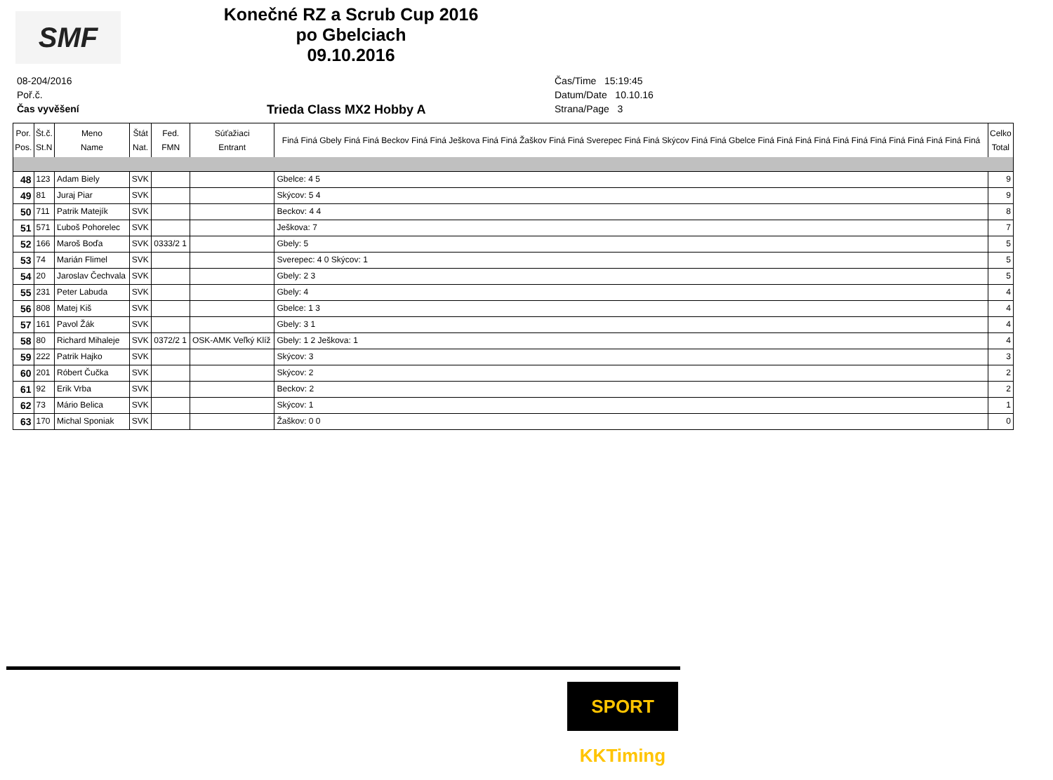SMF
Konečné RZ a Scrub Cup 2016
po Gbelciach
09.10.2016
08-204/2016
Poř.č.
Čas vyvěšení
Čas/Time 15:19:45
Datum/Date 10.10.16
Strana/Page 3
Trieda Class MX2 Hobby A
| Por. Pos. | Št.č. St.N | Meno Name | Štát Nat. | Fed. FMN | Súťažiaci Entrant | Finá Finá Gbely Finá Finá Beckov Finá Finá Ješkova Finá Finá Žaškov Finá Finá Sverepec Finá Finá Skýcov Finá Finá Gbelce Finá Finá Finá Finá Finá Finá Finá Finá Finá Finá Finá Finá | Celko Total |
| --- | --- | --- | --- | --- | --- | --- | --- |
| 48 | 123 | Adam Biely | SVK | | | Gbelce: 4 5 | 9 |
| 49 | 81 | Juraj Piar | SVK | | | Skýcov: 5 4 | 9 |
| 50 | 711 | Patrik Matejík | SVK | | | Beckov: 4 4 | 8 |
| 51 | 571 | Ľuboš Pohorelec | SVK | | | Ješkova: 7 | 7 |
| 52 | 166 | Maroš Boďa | SVK | 0333/2 1 | | Gbely: 5 | 5 |
| 53 | 74 | Marián Flimel | SVK | | | Sverepec: 4 0 Skýcov: 1 | 5 |
| 54 | 20 | Jaroslav Čechvala | SVK | | | Gbely: 2 3 | 5 |
| 55 | 231 | Peter Labuda | SVK | | | Gbely: 4 | 4 |
| 56 | 808 | Matej Kiš | SVK | | | Gbelce: 1 3 | 4 |
| 57 | 161 | Pavol Žák | SVK | | | Gbely: 3 1 | 4 |
| 58 | 80 | Richard Mihaleje | SVK | 0372/2 1 | OSK-AMK Veľký Klíž | Gbely: 1 2 Ješkova: 1 | 4 |
| 59 | 222 | Patrik Hajko | SVK | | | Skýcov: 3 | 3 |
| 60 | 201 | Róbert Čučka | SVK | | | Skýcov: 2 | 2 |
| 61 | 92 | Erik Vrba | SVK | | | Beckov: 2 | 2 |
| 62 | 73 | Mário Belica | SVK | | | Skýcov: 1 | 1 |
| 63 | 170 | Michal Sponiak | SVK | | | Žaškov: 0 0 | 0 |
SPORT KKTiming